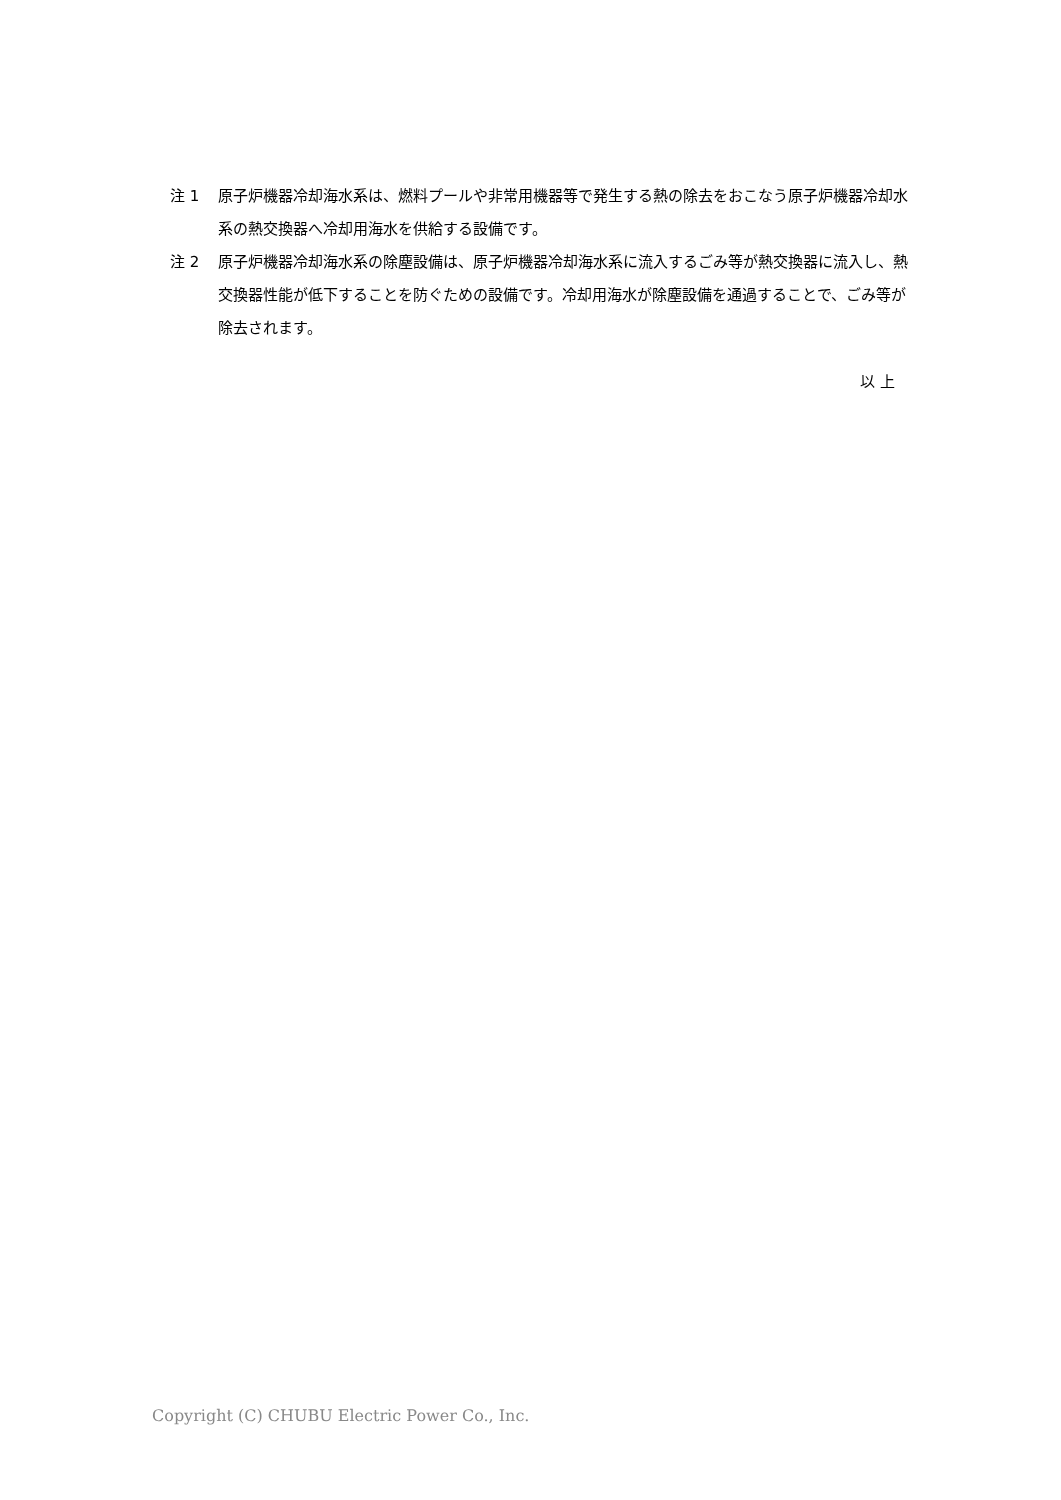注 1 原子炉機器冷却海水系は、燃料プールや非常用機器等で発生する熱の除去をおこなう原子炉機器冷却水系の熱交換器へ冷却用海水を供給する設備です。
注 2 原子炉機器冷却海水系の除塵設備は、原子炉機器冷却海水系に流入するごみ等が熱交換器に流入し、熱交換器性能が低下することを防ぐための設備です。冷却用海水が除塵設備を通過することで、ごみ等が除去されます。
以 上
Copyright (C) CHUBU Electric Power Co., Inc.